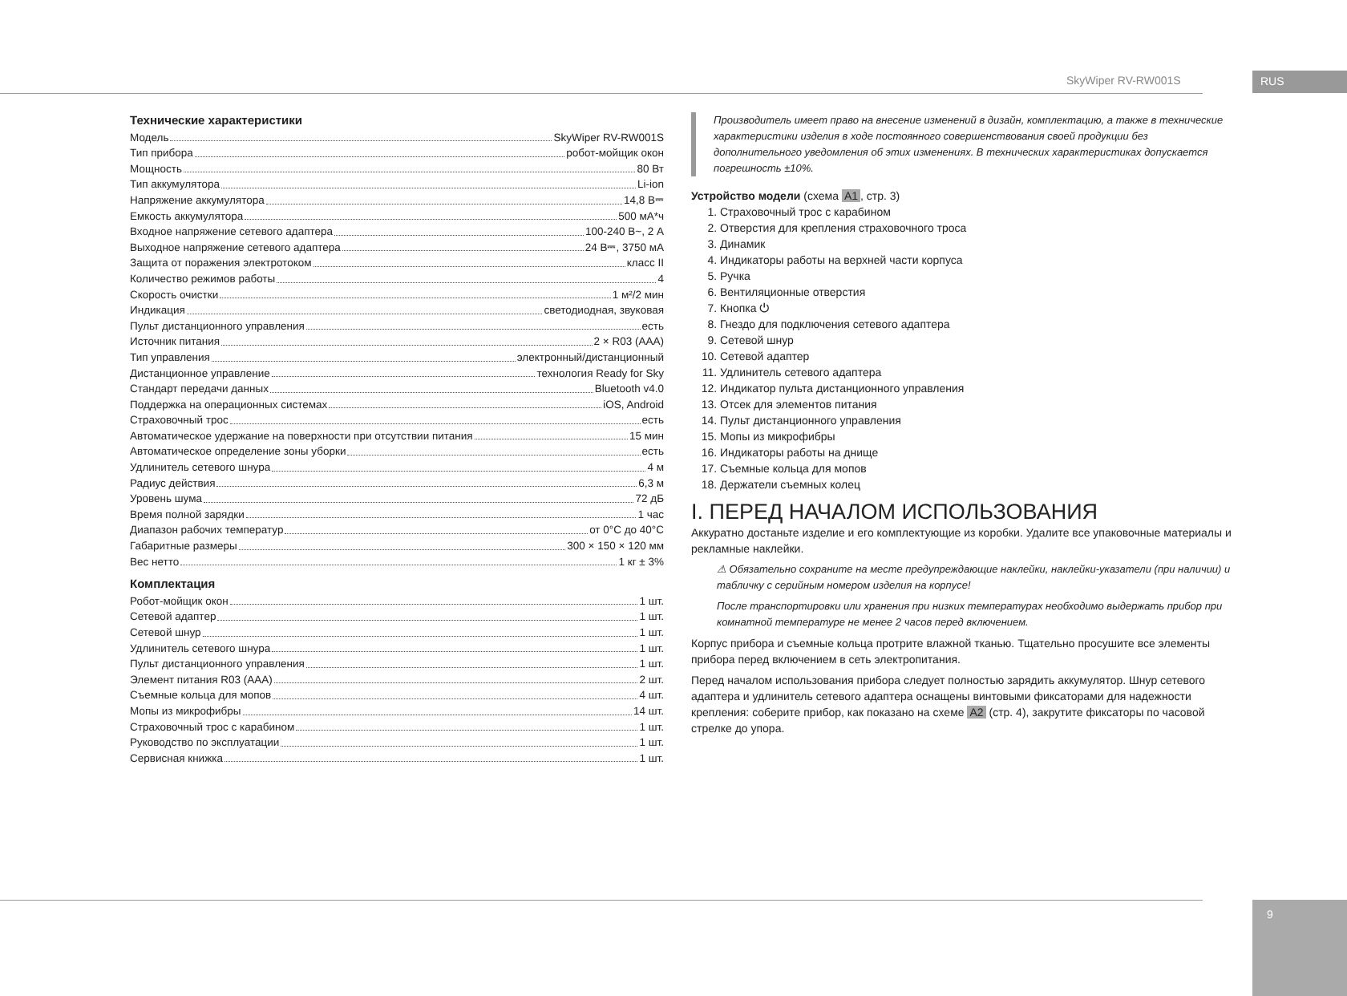SkyWiper RV-RW001S RUS
Технические характеристики
Модель SkyWiper RV-RW001S
Тип прибора робот-мойщик окон
Мощность 80 Вт
Тип аккумулятора Li-ion
Напряжение аккумулятора 14,8 В⎓
Емкость аккумулятора 500 мА*ч
Входное напряжение сетевого адаптера 100-240 В~, 2 А
Выходное напряжение сетевого адаптера 24 В⎓, 3750 мА
Защита от поражения электротоком класс II
Количество режимов работы 4
Скорость очистки 1 м²/2 мин
Индикация светодиодная, звуковая
Пульт дистанционного управления есть
Источник питания 2 × R03 (AAA)
Тип управления электронный/дистанционный
Дистанционное управление технология Ready for Sky
Стандарт передачи данных Bluetooth v4.0
Поддержка на операционных системах iOS, Android
Страховочный трос есть
Автоматическое удержание на поверхности при отсутствии питания 15 мин
Автоматическое определение зоны уборки есть
Удлинитель сетевого шнура 4 м
Радиус действия 6,3 м
Уровень шума 72 дБ
Время полной зарядки 1 час
Диапазон рабочих температур от 0°С до 40°С
Габаритные размеры 300 × 150 × 120 мм
Вес нетто 1 кг ± 3%
Комплектация
Робот-мойщик окон 1 шт.
Сетевой адаптер 1 шт.
Сетевой шнур 1 шт.
Удлинитель сетевого шнура 1 шт.
Пульт дистанционного управления 1 шт.
Элемент питания R03 (AAA) 2 шт.
Съемные кольца для мопов 4 шт.
Мопы из микрофибры 14 шт.
Страховочный трос с карабином 1 шт.
Руководство по эксплуатации 1 шт.
Сервисная книжка 1 шт.
Производитель имеет право на внесение изменений в дизайн, комплектацию, а также в технические характеристики изделия в ходе постоянного совершенствования своей продукции без дополнительного уведомления об этих изменениях. В технических характеристиках допускается погрешность ±10%.
Устройство модели (схема A1, стр. 3)
1. Страховочный трос с карабином
2. Отверстия для крепления страховочного троса
3. Динамик
4. Индикаторы работы на верхней части корпуса
5. Ручка
6. Вентиляционные отверстия
7. Кнопка ⏻
8. Гнездо для подключения сетевого адаптера
9. Сетевой шнур
10. Сетевой адаптер
11. Удлинитель сетевого адаптера
12. Индикатор пульта дистанционного управления
13. Отсек для элементов питания
14. Пульт дистанционного управления
15. Мопы из микрофибры
16. Индикаторы работы на днище
17. Съемные кольца для мопов
18. Держатели съемных колец
I. ПЕРЕД НАЧАЛОМ ИСПОЛЬЗОВАНИЯ
Аккуратно достаньте изделие и его комплектующие из коробки. Удалите все упаковочные материалы и рекламные наклейки.
⚠ Обязательно сохраните на месте предупреждающие наклейки, наклейки-указатели (при наличии) и табличку с серийным номером изделия на корпусе!
После транспортировки или хранения при низких температурах необходимо выдержать прибор при комнатной температуре не менее 2 часов перед включением.
Корпус прибора и съемные кольца протрите влажной тканью. Тщательно просушите все элементы прибора перед включением в сеть электропитания.
Перед началом использования прибора следует полностью зарядить аккумулятор. Шнур сетевого адаптера и удлинитель сетевого адаптера оснащены винтовыми фиксаторами для надежности крепления: соберите прибор, как показано на схеме A2 (стр. 4), закрутите фиксаторы по часовой стрелке до упора.
9